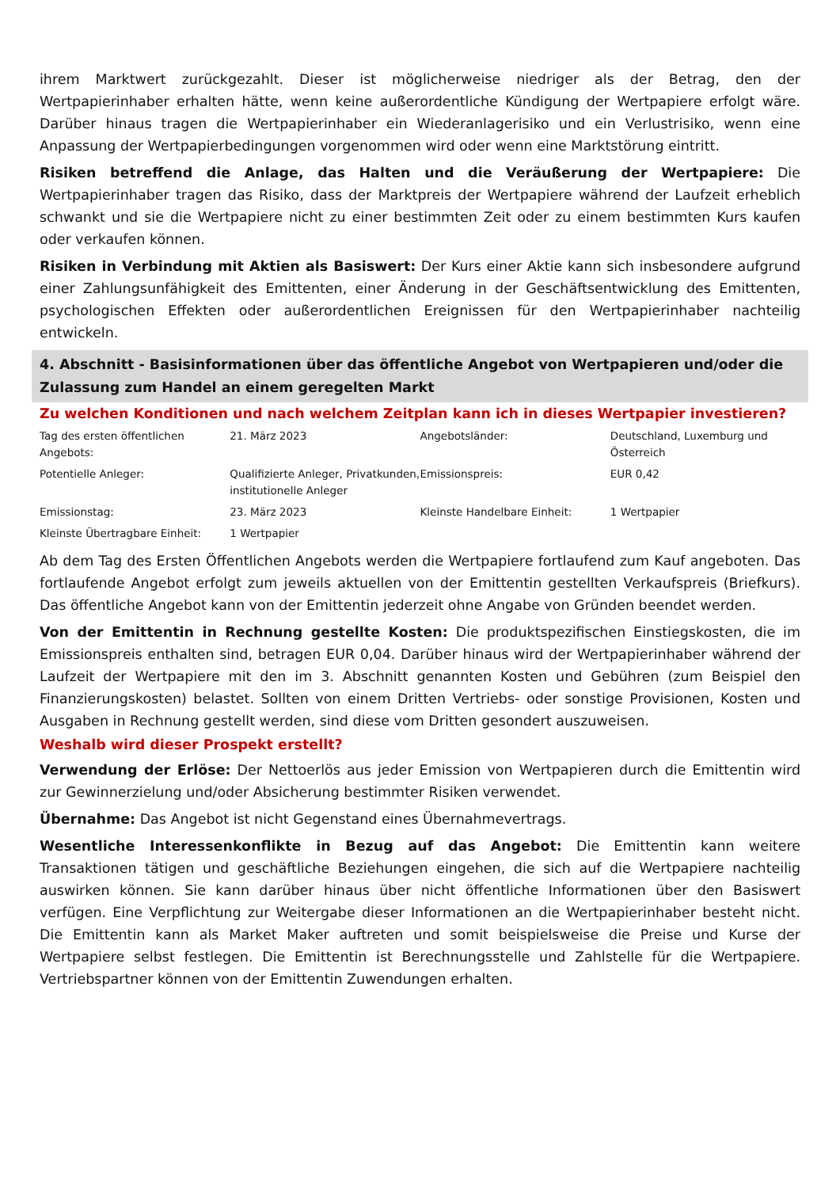ihrem Marktwert zurückgezahlt. Dieser ist möglicherweise niedriger als der Betrag, den der Wertpapierinhaber erhalten hätte, wenn keine außerordentliche Kündigung der Wertpapiere erfolgt wäre. Darüber hinaus tragen die Wertpapierinhaber ein Wiederanlagerisiko und ein Verlustrisiko, wenn eine Anpassung der Wertpapierbedingungen vorgenommen wird oder wenn eine Marktstörung eintritt.
Risiken betreffend die Anlage, das Halten und die Veräußerung der Wertpapiere: Die Wertpapierinhaber tragen das Risiko, dass der Marktpreis der Wertpapiere während der Laufzeit erheblich schwankt und sie die Wertpapiere nicht zu einer bestimmten Zeit oder zu einem bestimmten Kurs kaufen oder verkaufen können.
Risiken in Verbindung mit Aktien als Basiswert: Der Kurs einer Aktie kann sich insbesondere aufgrund einer Zahlungsunfähigkeit des Emittenten, einer Änderung in der Geschäftsentwicklung des Emittenten, psychologischen Effekten oder außerordentlichen Ereignissen für den Wertpapierinhaber nachteilig entwickeln.
4. Abschnitt - Basisinformationen über das öffentliche Angebot von Wertpapieren und/oder die Zulassung zum Handel an einem geregelten Markt
Zu welchen Konditionen und nach welchem Zeitplan kann ich in dieses Wertpapier investieren?
| Tag des ersten öffentlichen Angebots: | 21. März 2023 | Angebotsländer: | Deutschland, Luxemburg und Österreich |
| Potentielle Anleger: | Qualifizierte Anleger, Privatkunden, institutionelle Anleger | Emissionspreis: | EUR 0,42 |
| Emissionstag: | 23. März 2023 | Kleinste Handelbare Einheit: | 1 Wertpapier |
| Kleinste Übertragbare Einheit: | 1 Wertpapier | | |
Ab dem Tag des Ersten Öffentlichen Angebots werden die Wertpapiere fortlaufend zum Kauf angeboten. Das fortlaufende Angebot erfolgt zum jeweils aktuellen von der Emittentin gestellten Verkaufspreis (Briefkurs). Das öffentliche Angebot kann von der Emittentin jederzeit ohne Angabe von Gründen beendet werden.
Von der Emittentin in Rechnung gestellte Kosten: Die produktspezifischen Einstiegskosten, die im Emissionspreis enthalten sind, betragen EUR 0,04. Darüber hinaus wird der Wertpapierinhaber während der Laufzeit der Wertpapiere mit den im 3. Abschnitt genannten Kosten und Gebühren (zum Beispiel den Finanzierungskosten) belastet. Sollten von einem Dritten Vertriebs- oder sonstige Provisionen, Kosten und Ausgaben in Rechnung gestellt werden, sind diese vom Dritten gesondert auszuweisen.
Weshalb wird dieser Prospekt erstellt?
Verwendung der Erlöse: Der Nettoerlös aus jeder Emission von Wertpapieren durch die Emittentin wird zur Gewinnerzielung und/oder Absicherung bestimmter Risiken verwendet.
Übernahme: Das Angebot ist nicht Gegenstand eines Übernahmevertrags.
Wesentliche Interessenkonflikte in Bezug auf das Angebot: Die Emittentin kann weitere Transaktionen tätigen und geschäftliche Beziehungen eingehen, die sich auf die Wertpapiere nachteilig auswirken können. Sie kann darüber hinaus über nicht öffentliche Informationen über den Basiswert verfügen. Eine Verpflichtung zur Weitergabe dieser Informationen an die Wertpapierinhaber besteht nicht. Die Emittentin kann als Market Maker auftreten und somit beispielsweise die Preise und Kurse der Wertpapiere selbst festlegen. Die Emittentin ist Berechnungsstelle und Zahlstelle für die Wertpapiere. Vertriebspartner können von der Emittentin Zuwendungen erhalten.